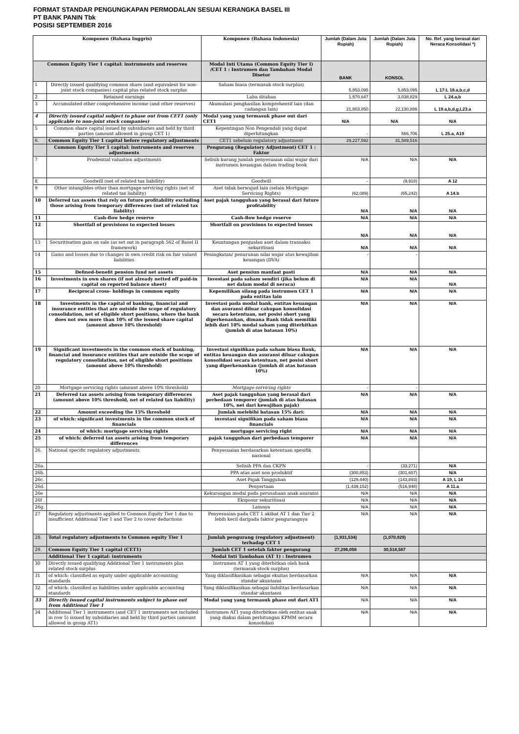FORMAT STANDAR PENGUNGKAPAN PERMODALAN SESUAI KERANGKA BASEL III
PT BANK PANIN Tbk
POSISI SEPTEMBER 2016
| Komponen (Bahasa Inggris) | | Komponen (Bahasa Indonesia) | Jumlah (Dalam Juta Rupiah) | Jumlah (Dalam Juta Rupiah) | No. Ref. yang berasal dari Neraca Konsolidasi *) |
| --- | --- | --- | --- | --- | --- |
| Common Equity Tier 1 capital: instruments and reserves | | Modal Inti Utama (Common Equity Tier I) /CET 1 : Instrumen dan Tambahan Modal Disetor | BANK | KONSOL | |
| 1 | Directly issued qualifying common share (and equivalent for non-joint stock companies) capital plus related stock surplus | Saham biasa (termasuk stock surplus) | 5,853,095 | 5,853,095 | L 17:L 18.a,b,c,d |
| 2 | Retained earnings | Laba ditahan | 1,570,647 | 3,038,829 | L 24.a,b |
| 3 | Accumulated other comprehensive income (and other reserves) | Akumulasi penghasilan komprehensif lain (dan cadangan lain) | 21,803,850 | 22,130,886 | L 19.a,b,d,g,L23.a |
| 4 | Directly issued capital subject to phase out from CET1 (only applicable to non-joint stock companies) | Modal yang yang termasuk phase out dari CET1 | N/A | N/A | N/A |
| 5 | Common share capital issued by subsidiaries and held by third parties (amount allowed in group CET 1) | Kepentingan Non Pengendali yang dapat diperhitungkan | - | 566,706 | L 25.a, A19 |
| 6. | Common Equity Tier 1 capital before regulatory adjustments | CET1 sebelum regulatory adjustment | 29,227,592 | 31,589,516 | |
| | Common Equity Tier 1 capital: instruments and reserves adjustments | Pengurang (Regulatory Adjustment) CET 1 : Faktor | | | |
| 7 | Prudential valuation adjustments | Selisih kurang jumlah penyesuaian nilai wajar dari instrumen keuangan dalam trading book | N/A | N/A | N/A |
| 8 | Goodwill (net of related tax liability) | Goodwill | - | (9,918) | A 12 |
| 9 | Other intangibles other than mortgage-servicing rights (net of related tax liability) | Aset tidak berwujud lain (selain Mortgage-Servicing Rights) | (62,089) | (65,242) | A 14.b |
| 10 | Deferred tax assets that rely on future profitability excluding those arising from temporary differences (net of related tax liability) | Aset pajak tangguhan yang berasal dari future profitability | N/A | N/A | N/A |
| 11 | Cash-flow hedge reserve | Cash-flow hedge reserve | N/A | N/A | N/A |
| 12 | Shortfall of provisions to expected losses | Shortfall on provisions to expected losses | N/A | N/A | N/A |
| 13 | Securitisation gain on sale (as set out in paragraph 562 of Basel II framework) | Keuntungan penjualan aset dalam transaksi sekuritisasi | N/A | N/A | N/A |
| 14 | Gains and losses due to changes in own credit risk on fair valued liabilities | Peningkatan/ penurunan nilai wajar atas kewajiban keuangan (DVA) | - | - | |
| 15 | Defined-benefit pension fund net assets | Aset pensiun manfaat pasti | N/A | N/A | N/A |
| 16 | Investments in own shares (if not already netted off paid-in capital on reported balance sheet) | Investasi pada saham sendiri (jika belum di net dalam modal di neraca) | N/A | N/A | N/A |
| 17 | Reciprocal cross- holdings in common equity | Kepemilikan silang pada instrumen CET 1 pada entitas lain | N/A | N/A | N/A |
| 18 | Investments in the capital of banking, financial and insurance entities that are outside the scope of regulatory consolidation, net of eligible short positions, where the bank does not own more than 10% of the issued share capital (amount above 10% threshold) | Investasi pada modal bank, entitas keuangan dan asuransi diluar cakupan konsolidasi secara ketentuan, net posisi short yang diperkenankan, dimana Bank tidak memiliki lebih dari 10% modal saham yang diterbitkan (jumlah di atas batasan 10%) | N/A | N/A | N/A |
| 19 | Significant investments in the common stock of banking, financial and insurance entities that are outside the scope of regulatory consolidation, net of eligible short positions (amount above 10% threshold) | Investasi signifikan pada saham biasa Bank, entitas keuangan dan asuransi diluar cakupan konsolidasi secara ketentuan, net posisi short yang diperkenankan (jumlah di atas batasan 10%) | N/A | N/A | N/A |
| 20 | Mortgage servicing rights (amount above 10% threshold) | Mortgage servicing rights | - | - | |
| 21 | Deferred tax assets arising from temporary differences (amount above 10% threshold, net of related tax liability) | Aset pajak tangguhan yang berasal dari perbedaan temporer (jumlah di atas batasan 10%, net dari kewajiban pajak) | N/A | N/A | N/A |
| 22 | Amount exceeding the 15% threshold | Jumlah melebihi batasan 15% dari: | N/A | N/A | N/A |
| 23 | of which: significant investments in the common stock of financials | investasi signifikan pada saham biasa financials | N/A | N/A | N/A |
| 24 | of which: mortgage servicing rights | mortgage servicing right | N/A | N/A | N/A |
| 25 | of which: deferred tax assets arising from temporary differences | pajak tangguhan dari perbedaan temporer | N/A | N/A | N/A |
| 26. | National specific regulatory adjustments | Penyesuaian berdasarkan ketentuan spesifik nasional | | | |
| 26a. | | Selisih PPA dan CKPN | - | (33,271) | N/A |
| 26b. | | PPA atas aset non produktif | (300,853) | (301,657) | N/A |
| 26c. | | Aset Pajak Tangguhan | (129,440) | (143,893) | A 19, L 14 |
| 26d. | | Penyertaan | (1,439,152) | (516,948) | A 11.a |
| 26e | | Kekurangan modal pada perusahaan anak asuransi | N/A | N/A | N/A |
| 26f . | | Eksposur sekuritisasi | N/A | N/A | N/A |
| 26g. | | Lainnya | N/A | N/A | N/A |
| 27 | Regulatory adjustments applied to Common Equity Tier 1 due to insufficient Additional Tier 1 and Tier 2 to cover deductions | Penyesuaian pada CET 1 akibat AT 1 dan Tier 2 lebih kecil daripada faktor pengurangnya | N/A | N/A | N/A |
| 28. | Total regulatory adjustments to Common equity Tier 1 | Jumlah pengurang (regulatory adjustment) terhadap CET 1 | (1,931,534) | (1,070,929) | |
| 29. | Common Equity Tier 1 capital (CET1) | Jumlah CET 1 setelah faktor pengurang | 27,296,058 | 30,518,587 | |
| | Additional Tier 1 capital: instruments | Modal Inti Tambahan (AT 1) : Instrumen | | | |
| 30 | Directly issued qualifying Additional Tier 1 instruments plus related stock surplus | Instrumen AT 1 yang diterbitkan oleh bank (termasuk stock surplus) | | | |
| 31 | of which: classified as equity under applicable accounting standards | Yang diklasifikasikan sebagai ekuitas berdasarkan standar akuntansi | N/A | N/A | N/A |
| 32 | of which: classified as liabilities under applicable accounting standards | Yang diklasifikasikan sebagai liabilitas berdasarkan standar akuntansi | N/A | N/A | N/A |
| 33 | Directly issued capital instruments subject to phase out from Additional Tier 1 | Modal yang yang termasuk phase out dari AT1 | N/A | N/A | N/A |
| 34 | Additional Tier 1 instruments (and CET 1 instruments not included in row 5) issued by subsidiaries and held by third parties (amount allowed in group AT1) | Instrumen AT1 yang diterbitkan oleh entitas anak yang diakui dalam perhitungan KPMM secara konsolidasi | N/A | N/A | N/A |